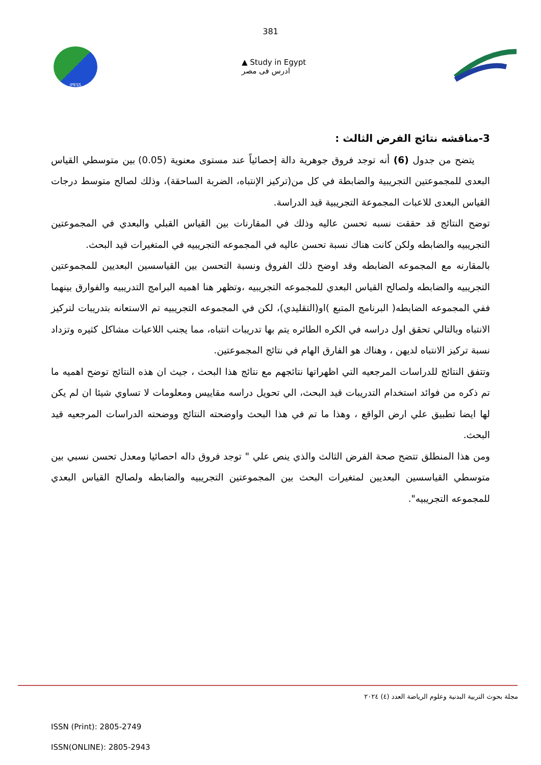381
JPESS
▲ Study in Egypt
ادرس فى مصر
3-مناقشه نتائج الفرض الثالث :
يتضح من جدول (6) أنه توجد فروق جوهرية دالة إحصائياً عند مستوى معنوية (0.05) بين متوسطي القياس البعدى للمجموعتين التجريبية والضابطة في كل من(تركيز الإنتباه، الضربة الساحقة)، وذلك لصالح متوسط درجات القياس البعدى للاعبات المجموعة التجريبية قيد الدراسة.
توضح النتائج قد حققت نسبه تحسن عاليه وذلك في المقارنات بين القياس القبلي والبعدي في المجموعتين التجريبيه والضابطه ولكن كانت هناك نسبة تحسن عاليه في المجموعه التجريبيه في المتغيرات قيد البحث.
بالمقارنه مع المجموعه الضابطه وقد اوضح ذلك الفروق ونسبة التحسن بين القياسسين البعديين للمجموعتين التجريبيه والضابطه ولصالح القياس البعدي للمجموعه التجريبيه ،وتظهر هنا اهميه البرامج التدريبيه والفوارق بينهما ففي المجموعه الضابطه( البرنامج المتبع )او(التقليدي)، لكن في المجموعه التجريبيه تم الاستعانه بتدريبات لتركيز الانتباه وبالتالي تحقق اول دراسه في الكره الطائره يتم بها تدريبات انتباه، مما يجنب اللاعبات مشاكل كثيره وتزداد نسبة تركيز الانتباه لديهن ، وهناك هو الفارق الهام في نتائج المجموعتين.
وتتفق النتائج للدراسات المرجعيه التي اظهراتها نتائجهم مع نتائج هذا البحث ، جيث ان هذه النتائج توضح اهميه ما تم ذكره من فوائد استخدام التدريبات قيد البحث، الي تحويل دراسه مقاييس ومعلومات لا تساوي شيئا ان لم يكن لها ايضا تطبيق علي ارض الواقع ، وهذا ما تم في هذا البحث واوضحته النتائج ووضحته الدراسات المرجعيه قيد البحث.
ومن هذا المنطلق تتضح صحة الفرض الثالث والذي ينص علي " توجد فروق داله احصائيا ومعدل تحسن نسبي بين متوسطي القياسسين البعديين لمتغيرات البحث بين المجموعتين التجريبيه والضابطه ولصالح القياس البعدي للمجموعه التجريبيه".
مجلة بحوث التربية البدنية وعلوم الرياضة العدد (٤) ٢٠٢٤
ISSN (Print): 2805-2749
ISSN(ONLINE): 2805-2943